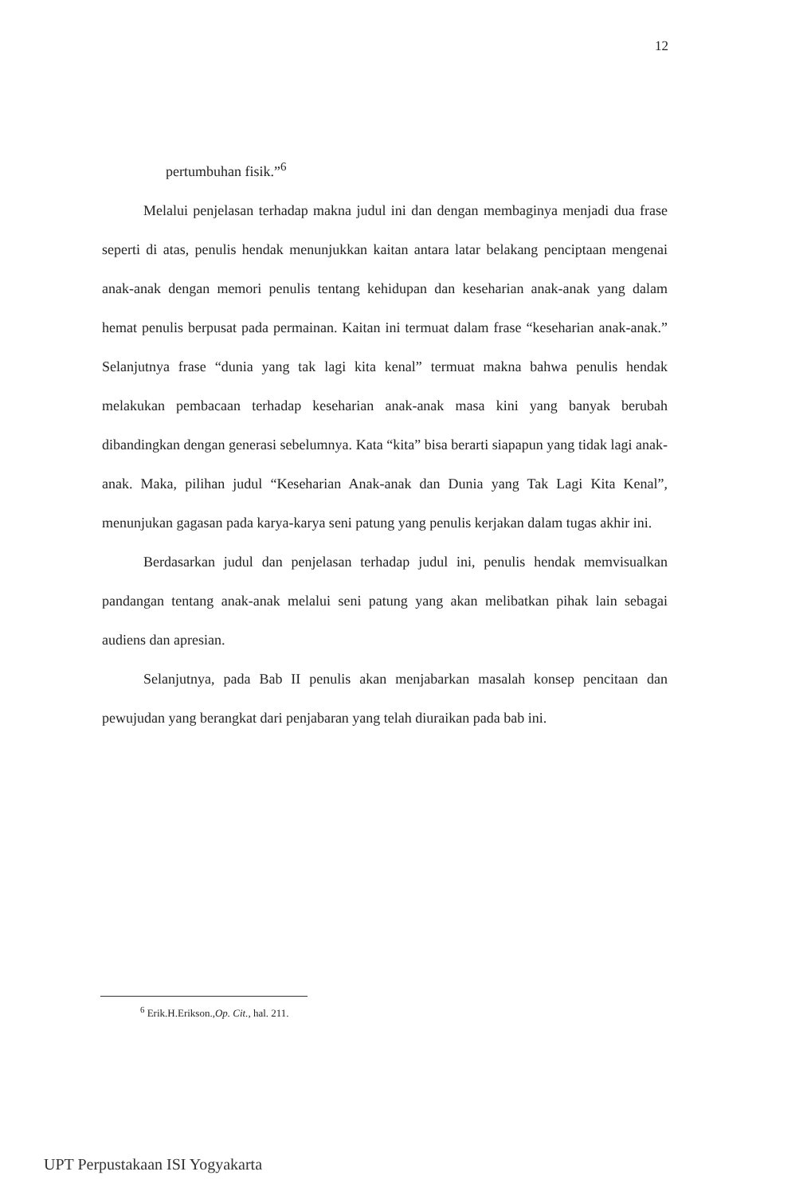12
pertumbuhan fisik.”<sup>6</sup>
Melalui penjelasan terhadap makna judul ini dan dengan membaginya menjadi dua frase seperti di atas, penulis hendak menunjukkan kaitan antara latar belakang penciptaan mengenai anak-anak dengan memori penulis tentang kehidupan dan keseharian anak-anak yang dalam hemat penulis berpusat pada permainan. Kaitan ini termuat dalam frase “keseharian anak-anak.” Selanjutnya frase “dunia yang tak lagi kita kenal” termuat makna bahwa penulis hendak melakukan pembacaan terhadap keseharian anak-anak masa kini yang banyak berubah dibandingkan dengan generasi sebelumnya. Kata “kita” bisa berarti siapapun yang tidak lagi anak-anak. Maka, pilihan judul “Keseharian Anak-anak dan Dunia yang Tak Lagi Kita Kenal”, menunjukan gagasan pada karya-karya seni patung yang penulis kerjakan dalam tugas akhir ini.
Berdasarkan judul dan penjelasan terhadap judul ini, penulis hendak memvisualkan pandangan tentang anak-anak melalui seni patung yang akan melibatkan pihak lain sebagai audiens dan apresian.
Selanjutnya, pada Bab II penulis akan menjabarkan masalah konsep pencitaan dan pewujudan yang berangkat dari penjabaran yang telah diuraikan pada bab ini.
<sup>6</sup> Erik.H.Erikson.,Op. Cit., hal. 211.
UPT Perpustakaan ISI Yogyakarta